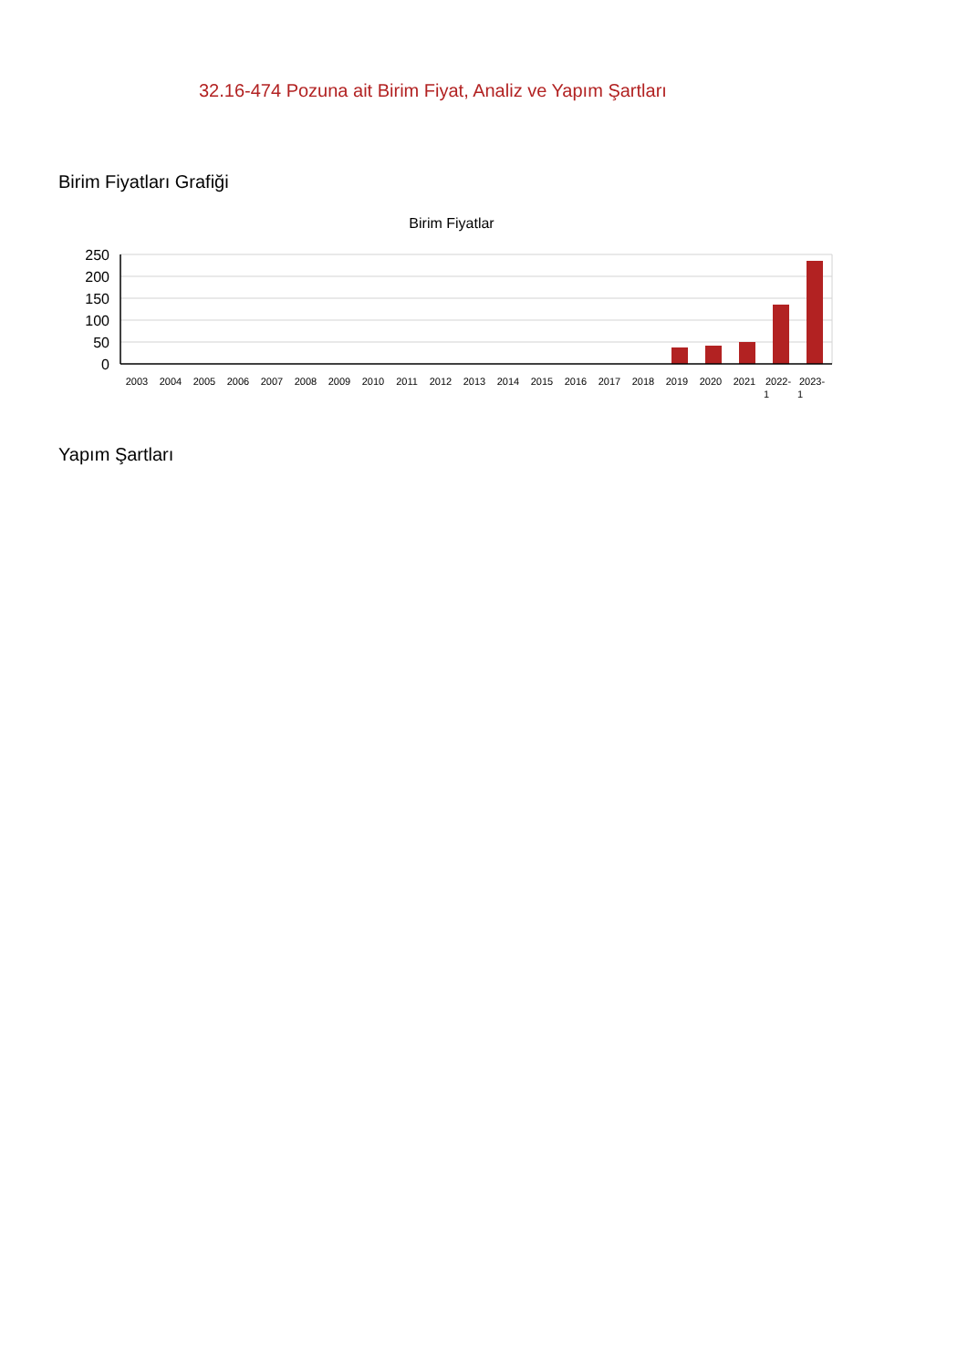32.16-474 Pozuna ait Birim Fiyat, Analiz ve Yapım Şartları
Birim Fiyatları Grafiği
Birim Fiyatlar
250
200
150
100
50
0
2003
2004
2005
2006
2007
2008
2009
2010
2011
2012
2013
2014
2015
2016
2017
2018
2019
2020
2021
2022-
1
2023-
1
Yapım Şartları